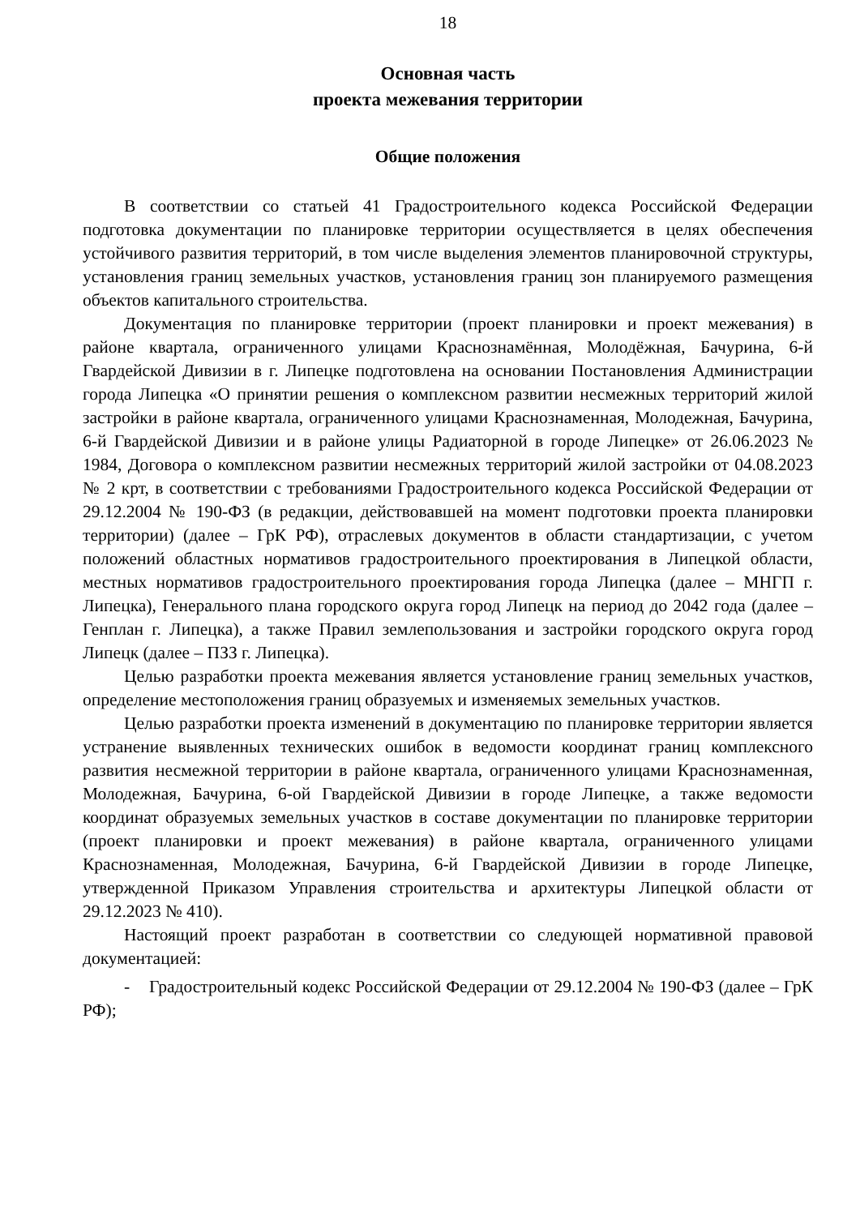18
Основная часть
проекта межевания территории
Общие положения
В соответствии со статьей 41 Градостроительного кодекса Российской Федерации подготовка документации по планировке территории осуществляется в целях обеспечения устойчивого развития территорий, в том числе выделения элементов планировочной структуры, установления границ земельных участков, установления границ зон планируемого размещения объектов капитального строительства.
Документация по планировке территории (проект планировки и проект межевания) в районе квартала, ограниченного улицами Краснознамённая, Молодёжная, Бачурина, 6-й Гвардейской Дивизии в г. Липецке подготовлена на основании Постановления Администрации города Липецка «О принятии решения о комплексном развитии несмежных территорий жилой застройки в районе квартала, ограниченного улицами Краснознаменная, Молодежная, Бачурина, 6-й Гвардейской Дивизии и в районе улицы Радиаторной в городе Липецке» от 26.06.2023 № 1984, Договора о комплексном развитии несмежных территорий жилой застройки от 04.08.2023 № 2 крт, в соответствии с требованиями Градостроительного кодекса Российской Федерации от 29.12.2004 № 190-ФЗ (в редакции, действовавшей на момент подготовки проекта планировки территории) (далее – ГрК РФ), отраслевых документов в области стандартизации, с учетом положений областных нормативов градостроительного проектирования в Липецкой области, местных нормативов градостроительного проектирования города Липецка (далее – МНГП г. Липецка), Генерального плана городского округа город Липецк на период до 2042 года (далее – Генплан г. Липецка), а также Правил землепользования и застройки городского округа город Липецк (далее – ПЗЗ г. Липецка).
Целью разработки проекта межевания является установление границ земельных участков, определение местоположения границ образуемых и изменяемых земельных участков.
Целью разработки проекта изменений в документацию по планировке территории является устранение выявленных технических ошибок в ведомости координат границ комплексного развития несмежной территории в районе квартала, ограниченного улицами Краснознаменная, Молодежная, Бачурина, 6-ой Гвардейской Дивизии в городе Липецке, а также ведомости координат образуемых земельных участков в составе документации по планировке территории (проект планировки и проект межевания) в районе квартала, ограниченного улицами Краснознаменная, Молодежная, Бачурина, 6-й Гвардейской Дивизии в городе Липецке, утвержденной Приказом Управления строительства и архитектуры Липецкой области от 29.12.2023 № 410).
Настоящий проект разработан в соответствии со следующей нормативной правовой документацией:
- Градостроительный кодекс Российской Федерации от 29.12.2004 № 190-ФЗ (далее – ГрК РФ);